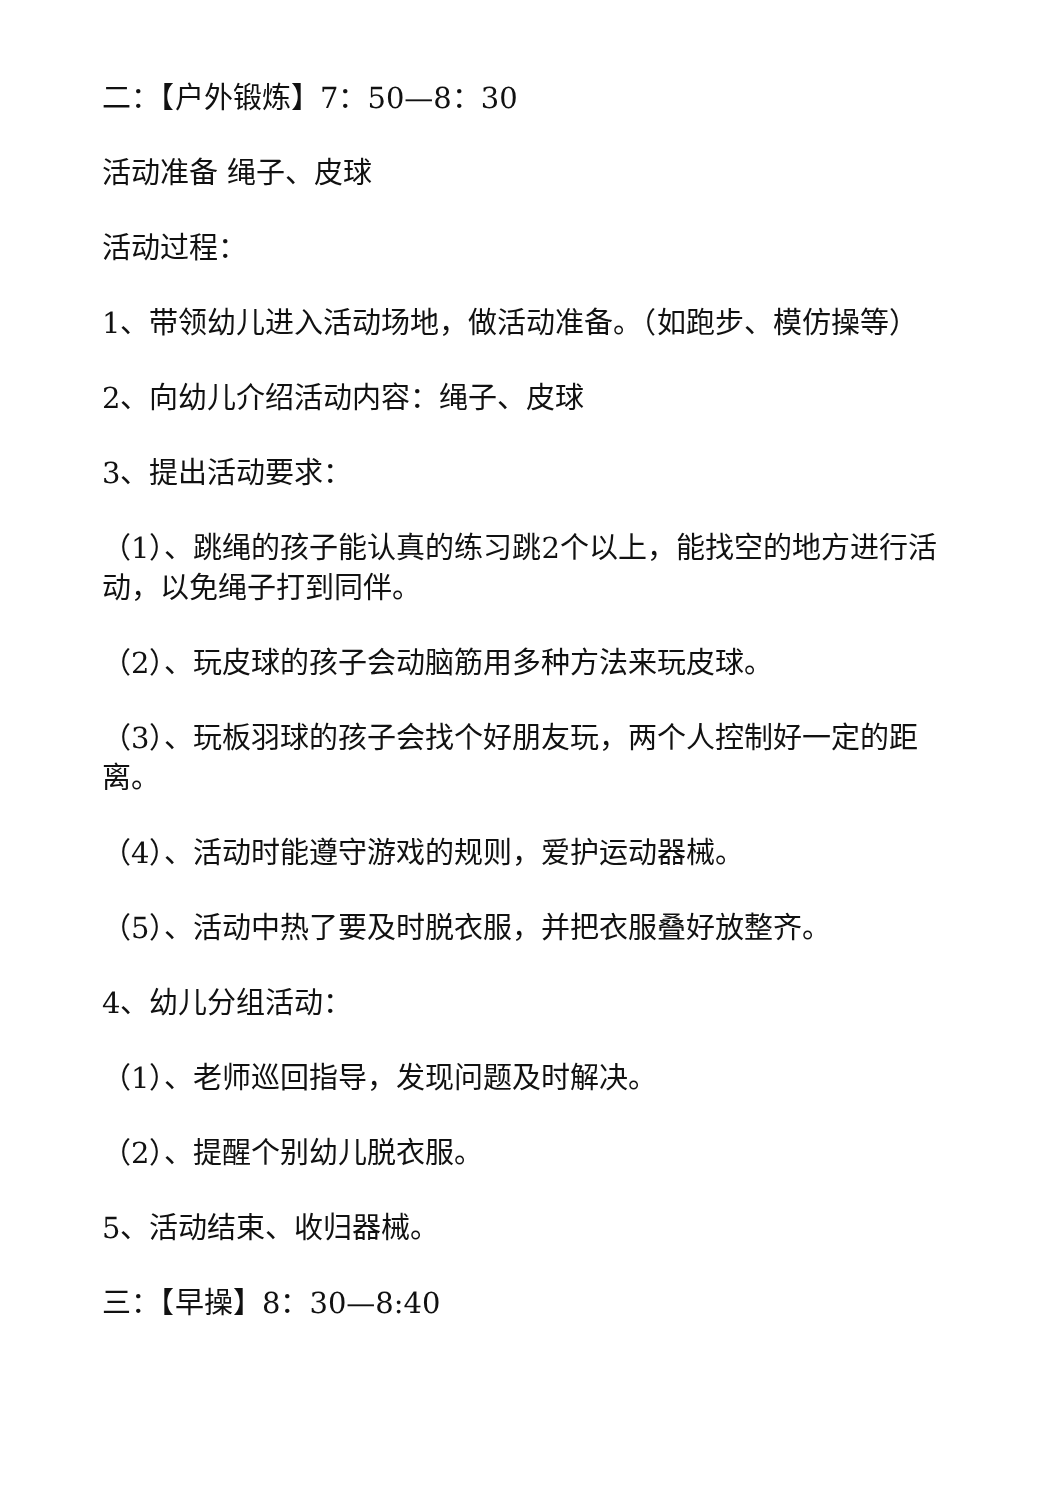二：【户外锻炼】7：50—8：30
活动准备 绳子、皮球
活动过程：
1、带领幼儿进入活动场地，做活动准备。（如跑步、模仿操等）
2、向幼儿介绍活动内容：绳子、皮球
3、提出活动要求：
（1）、跳绳的孩子能认真的练习跳2个以上，能找空的地方进行活动，以免绳子打到同伴。
（2）、玩皮球的孩子会动脑筋用多种方法来玩皮球。
（3）、玩板羽球的孩子会找个好朋友玩，两个人控制好一定的距离。
（4）、活动时能遵守游戏的规则，爱护运动器械。
（5）、活动中热了要及时脱衣服，并把衣服叠好放整齐。
4、幼儿分组活动：
（1）、老师巡回指导，发现问题及时解决。
（2）、提醒个别幼儿脱衣服。
5、活动结束、收归器械。
三：【早操】8：30—8:40